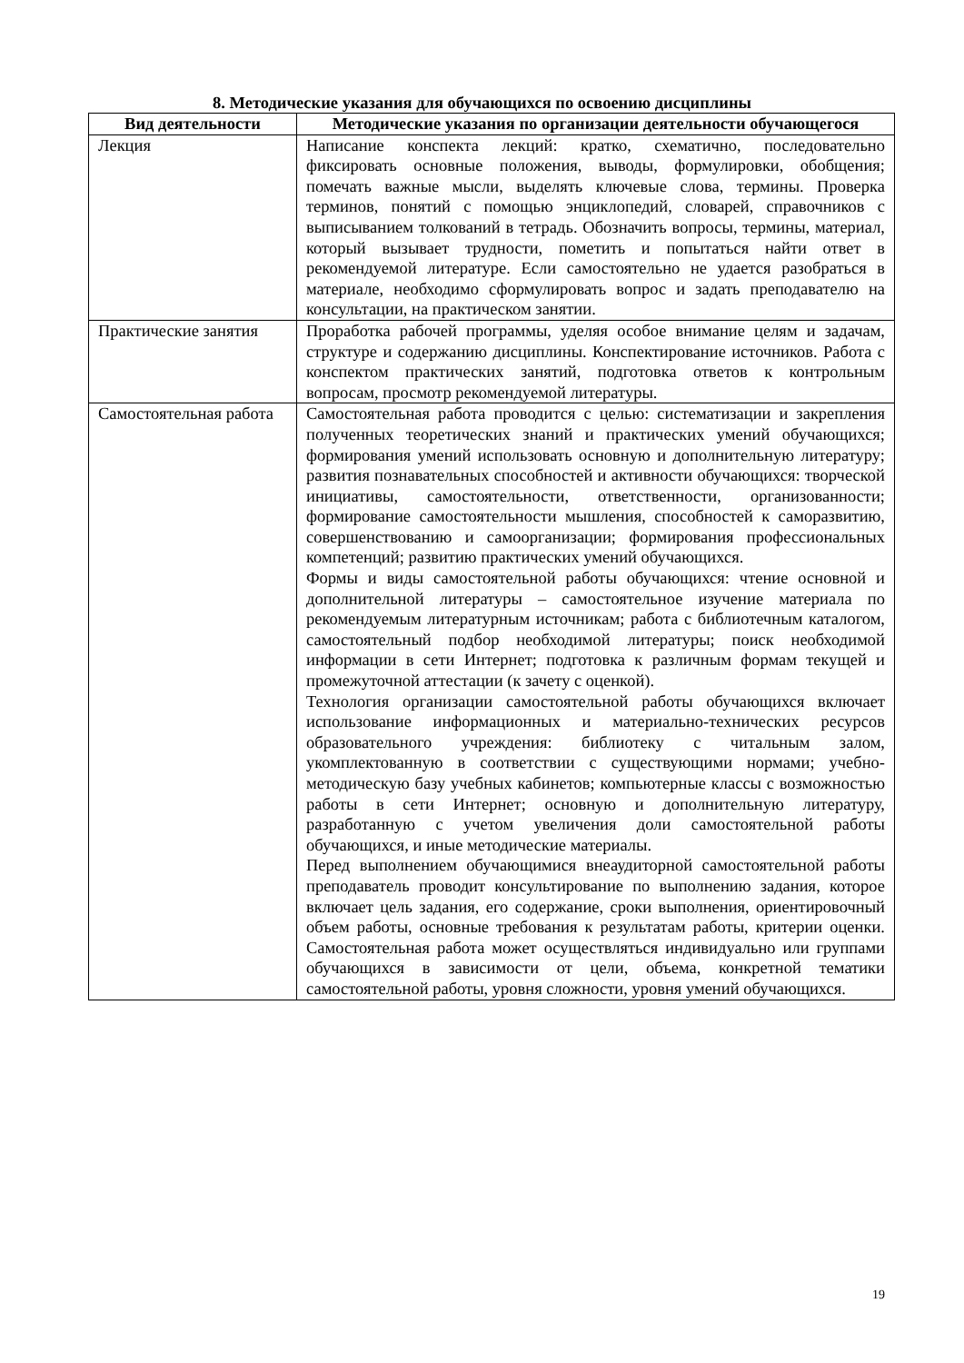8. Методические указания для обучающихся по освоению дисциплины
| Вид деятельности | Методические указания по организации деятельности обучающегося |
| --- | --- |
| Лекция | Написание конспекта лекций: кратко, схематично, последовательно фиксировать основные положения, выводы, формулировки, обобщения; помечать важные мысли, выделять ключевые слова, термины. Проверка терминов, понятий с помощью энциклопедий, словарей, справочников с выписыванием толкований в тетрадь. Обозначить вопросы, термины, материал, который вызывает трудности, пометить и попытаться найти ответ в рекомендуемой литературе. Если самостоятельно не удается разобраться в материале, необходимо сформулировать вопрос и задать преподавателю на консультации, на практическом занятии. |
| Практические занятия | Проработка рабочей программы, уделяя особое внимание целям и задачам, структуре и содержанию дисциплины. Конспектирование источников. Работа с конспектом практических занятий, подготовка ответов к контрольным вопросам, просмотр рекомендуемой литературы. |
| Самостоятельная работа | Самостоятельная работа проводится с целью: систематизации и закрепления полученных теоретических знаний и практических умений обучающихся; формирования умений использовать основную и дополнительную литературу; развития познавательных способностей и активности обучающихся: творческой инициативы, самостоятельности, ответственности, организованности; формирование самостоятельности мышления, способностей к саморазвитию, совершенствованию и самоорганизации; формирования профессиональных компетенций; развитию практических умений обучающихся. Формы и виды самостоятельной работы обучающихся: чтение основной и дополнительной литературы – самостоятельное изучение материала по рекомендуемым литературным источникам; работа с библиотечным каталогом, самостоятельный подбор необходимой литературы; поиск необходимой информации в сети Интернет; подготовка к различным формам текущей и промежуточной аттестации (к зачету с оценкой). Технология организации самостоятельной работы обучающихся включает использование информационных и материально-технических ресурсов образовательного учреждения: библиотеку с читальным залом, укомплектованную в соответствии с существующими нормами; учебно-методическую базу учебных кабинетов; компьютерные классы с возможностью работы в сети Интернет; основную и дополнительную литературу, разработанную с учетом увеличения доли самостоятельной работы обучающихся, и иные методические материалы. Перед выполнением обучающимися внеаудиторной самостоятельной работы преподаватель проводит консультирование по выполнению задания, которое включает цель задания, его содержание, сроки выполнения, ориентировочный объем работы, основные требования к результатам работы, критерии оценки. Самостоятельная работа может осуществляться индивидуально или группами обучающихся в зависимости от цели, объема, конкретной тематики самостоятельной работы, уровня сложности, уровня умений обучающихся. |
19